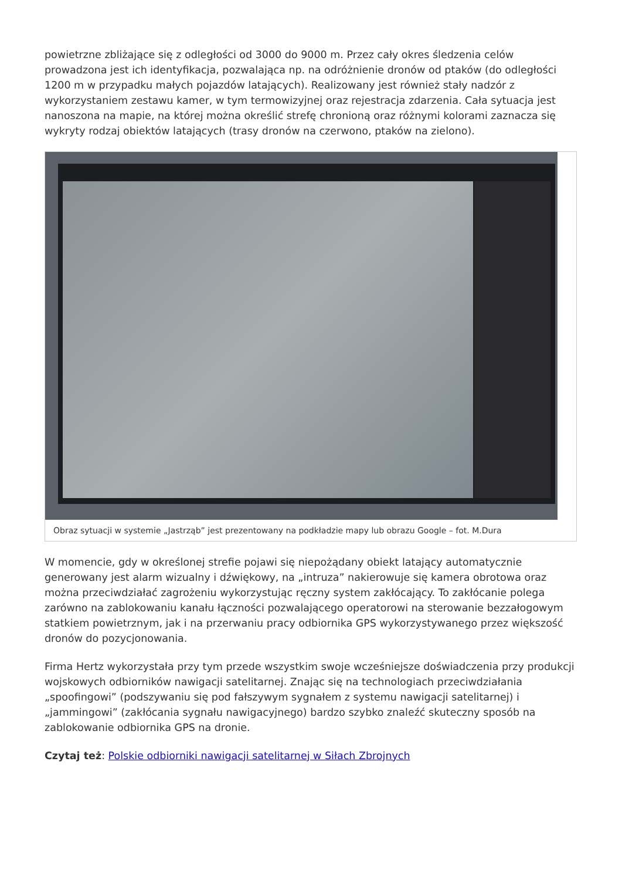powietrzne zbliżające się z odległości od 3000 do 9000 m. Przez cały okres śledzenia celów prowadzona jest ich identyfikacja, pozwalająca np. na odróżnienie dronów od ptaków (do odległości 1200 m w przypadku małych pojazdów latających). Realizowany jest również stały nadzór z wykorzystaniem zestawu kamer, w tym termowizyjnej oraz rejestracja zdarzenia. Cała sytuacja jest nanoszona na mapie, na której można określić strefę chronioną oraz różnymi kolorami zaznacza się wykryty rodzaj obiektów latających (trasy dronów na czerwono, ptaków na zielono).
Obraz sytuacji w systemie „Jastrząb” jest prezentowany na podkładzie mapy lub obrazu Google – fot. M.Dura
W momencie, gdy w określonej strefie pojawi się niepożądany obiekt latający automatycznie generowany jest alarm wizualny i dźwiękowy, na „intruza” nakierowuje się kamera obrotowa oraz można przeciwdziałać zagrożeniu wykorzystując ręczny system zakłócający. To zakłócanie polega zarówno na zablokowaniu kanału łączności pozwalającego operatorowi na sterowanie bezzałogowym statkiem powietrznym, jak i na przerwaniu pracy odbiornika GPS wykorzystywanego przez większość dronów do pozycjonowania.
Firma Hertz wykorzystała przy tym przede wszystkim swoje wcześniejsze doświadczenia przy produkcji wojskowych odbiorników nawigacji satelitarnej. Znając się na technologiach przeciwdziałania „spoofingowi” (podszywaniu się pod fałszywym sygnałem z systemu nawigacji satelitarnej) i „jammingowi” (zakłócania sygnału nawigacyjnego) bardzo szybko znaleźć skuteczny sposób na zablokowanie odbiornika GPS na dronie.
Czytaj też: Polskie odbiorniki nawigacji satelitarnej w Siłach Zbrojnych